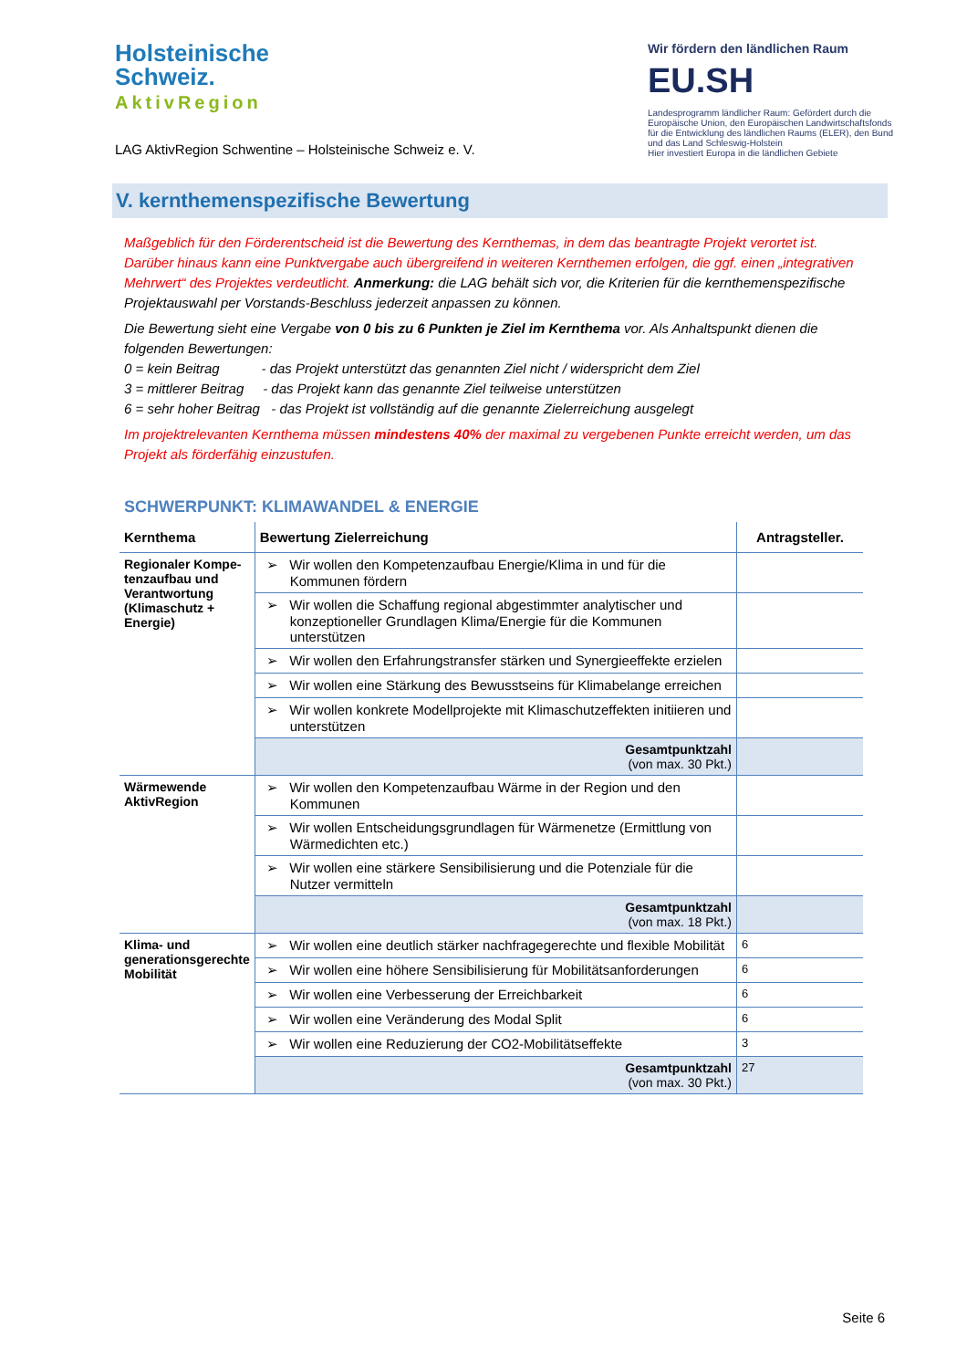Holsteinische
Schweiz.
AktivRegion
LAG AktivRegion Schwentine – Holsteinische Schweiz e. V.
Wir fördern den ländlichen Raum
EU.SH
Landesprogramm ländlicher Raum: Gefördert durch die Europäische Union, den Europäischen Landwirtschaftsfonds für die Entwicklung des ländlichen Raums (ELER), den Bund und das Land Schleswig-Holstein
Hier investiert Europa in die ländlichen Gebiete
V. kernthemenspezifische Bewertung
Maßgeblich für den Förderentscheid ist die Bewertung des Kernthemas, in dem das beantragte Projekt verortet ist. Darüber hinaus kann eine Punktvergabe auch übergreifend in weiteren Kernthemen erfolgen, die ggf. einen „integrativen Mehrwert“ des Projektes verdeutlicht. Anmerkung: die LAG behält sich vor, die Kriterien für die kernthemenspezifische Projektauswahl per Vorstands-Beschluss jederzeit anpassen zu können.
Die Bewertung sieht eine Vergabe von 0 bis zu 6 Punkten je Ziel im Kernthema vor. Als Anhaltspunkt dienen die folgenden Bewertungen:
0 = kein Beitrag - das Projekt unterstützt das genannten Ziel nicht / widerspricht dem Ziel
3 = mittlerer Beitrag - das Projekt kann das genannte Ziel teilweise unterstützen
6 = sehr hoher Beitrag - das Projekt ist vollständig auf die genannte Zielerreichung ausgelegt
Im projektrelevanten Kernthema müssen mindestens 40% der maximal zu vergebenen Punkte erreicht werden, um das Projekt als förderfähig einzustufen.
SCHWERPUNKT: KLIMAWANDEL & ENERGIE
| Kernthema | Bewertung Zielerreichung | Antragsteller. |
| --- | --- | --- |
| Regionaler Kompe-tenzaufbau und Verantwortung (Klimaschutz + Energie) | ➢ Wir wollen den Kompetenzaufbau Energie/Klima in und für die Kommunen fördern | |
| | ➢ Wir wollen die Schaffung regional abgestimmter analytischer und konzeptioneller Grundlagen Klima/Energie für die Kommunen unterstützen | |
| | ➢ Wir wollen den Erfahrungstransfer stärken und Synergieeffekte erzielen | |
| | ➢ Wir wollen eine Stärkung des Bewusstseins für Klimabelange erreichen | |
| | ➢ Wir wollen konkrete Modellprojekte mit Klimaschutzeffekten initiieren und unterstützen | |
| | Gesamtpunktzahl (von max. 30 Pkt.) | |
| Wärmewende AktivRegion | ➢ Wir wollen den Kompetenzaufbau Wärme in der Region und den Kommunen | |
| | ➢ Wir wollen Entscheidungsgrundlagen für Wärmenetze (Ermittlung von Wärmedichten etc.) | |
| | ➢ Wir wollen eine stärkere Sensibilisierung und die Potenziale für die Nutzer vermitteln | |
| | Gesamtpunktzahl (von max. 18 Pkt.) | |
| Klima- und generationsgerechte Mobilität | ➢ Wir wollen eine deutlich stärker nachfragegerechte und flexible Mobilität | 6 |
| | ➢ Wir wollen eine höhere Sensibilisierung für Mobilitätsanforderungen | 6 |
| | ➢ Wir wollen eine Verbesserung der Erreichbarkeit | 6 |
| | ➢ Wir wollen eine Veränderung des Modal Split | 6 |
| | ➢ Wir wollen eine Reduzierung der CO2-Mobilitätseffekte | 3 |
| | Gesamtpunktzahl (von max. 30 Pkt.) | 27 |
Seite 6